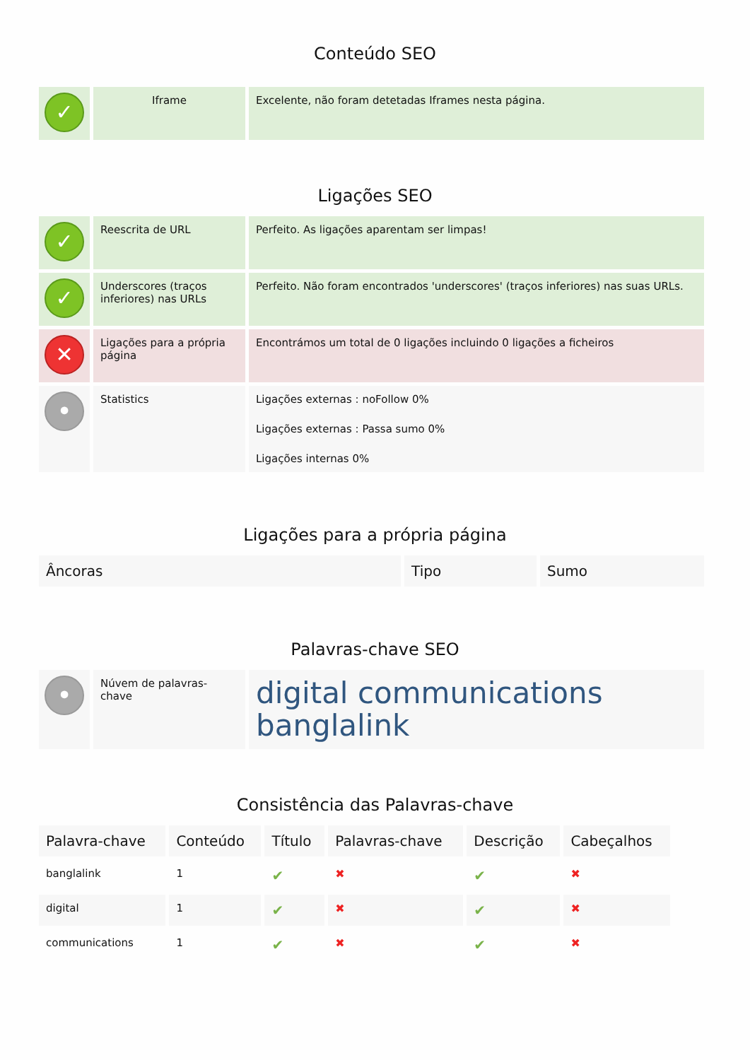Conteúdo SEO
| ✓ | Iframe | Excelente, não foram detetadas Iframes nesta página. |
Ligações SEO
| ✓ | Reescrita de URL | Perfeito. As ligações aparentam ser limpas! |
| ✓ | Underscores (traços inferiores) nas URLs | Perfeito. Não foram encontrados 'underscores' (traços inferiores) nas suas URLs. |
| ✕ | Ligações para a própria página | Encontrámos um total de 0 ligações incluindo 0 ligações a ficheiros |
| • | Statistics | Ligações externas : noFollow 0% Ligações externas : Passa sumo 0% Ligações internas 0% |
Ligações para a própria página
| Âncoras | Tipo | Sumo |
| --- | --- | --- |
Palavras-chave SEO
| • | Núvem de palavras-chave | digital communications banglalink |
Consistência das Palavras-chave
| Palavra-chave | Conteúdo | Título | Palavras-chave | Descrição | Cabeçalhos |
| --- | --- | --- | --- | --- | --- |
| banglalink | 1 | ✔ | ✖ | ✔ | ✖ |
| digital | 1 | ✔ | ✖ | ✔ | ✖ |
| communications | 1 | ✔ | ✖ | ✔ | ✖ |